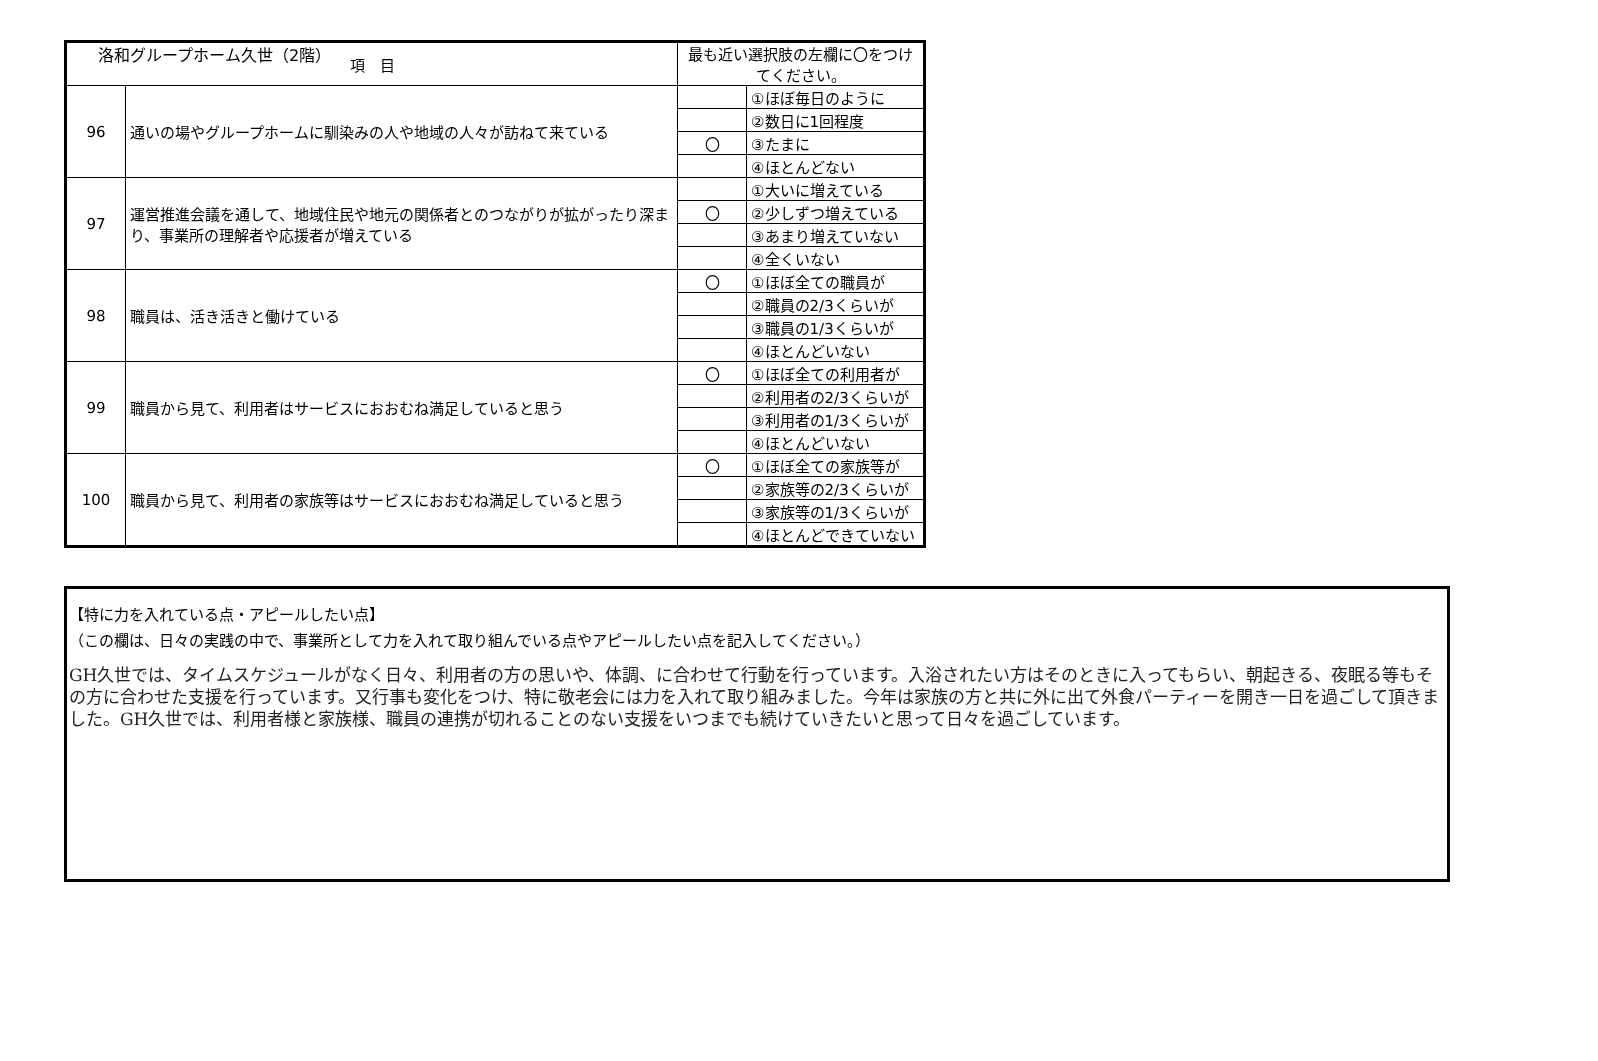洛和グループホーム久世（2階）
| 項 目 | | 最も近い選択肢の左欄に〇をつけてください。 | |
| --- | --- | --- | --- |
| 96 | 通いの場やグループホームに馴染みの人や地域の人々が訪ねて来ている | | ①ほぼ毎日のように |
| | | | ②数日に1回程度 |
| | | 〇 | ③たまに |
| | | | ④ほとんどない |
| 97 | 運営推進会議を通して、地域住民や地元の関係者とのつながりが拡がったり深まり、事業所の理解者や応援者が増えている | | ①大いに増えている |
| | | 〇 | ②少しずつ増えている |
| | | | ③あまり増えていない |
| | | | ④全くいない |
| 98 | 職員は、活き活きと働けている | 〇 | ①ほぼ全ての職員が |
| | | | ②職員の2/3くらいが |
| | | | ③職員の1/3くらいが |
| | | | ④ほとんどいない |
| 99 | 職員から見て、利用者はサービスにおおむね満足していると思う | 〇 | ①ほぼ全ての利用者が |
| | | | ②利用者の2/3くらいが |
| | | | ③利用者の1/3くらいが |
| | | | ④ほとんどいない |
| 100 | 職員から見て、利用者の家族等はサービスにおおむね満足していると思う | 〇 | ①ほぼ全ての家族等が |
| | | | ②家族等の2/3くらいが |
| | | | ③家族等の1/3くらいが |
| | | | ④ほとんどできていない |
【特に力を入れている点・アピールしたい点】
（この欄は、日々の実践の中で、事業所として力を入れて取り組んでいる点やアピールしたい点を記入してください。）
GH久世では、タイムスケジュールがなく日々、利用者の方の思いや、体調、に合わせて行動を行っています。入浴されたい方はそのときに入ってもらい、朝起きる、夜眠る等もその方に合わせた支援を行っています。又行事も変化をつけ、特に敬老会には力を入れて取り組みました。今年は家族の方と共に外に出て外食パーティーを開き一日を過ごして頂きました。GH久世では、利用者様と家族様、職員の連携が切れることのない支援をいつまでも続けていきたいと思って日々を過ごしています。